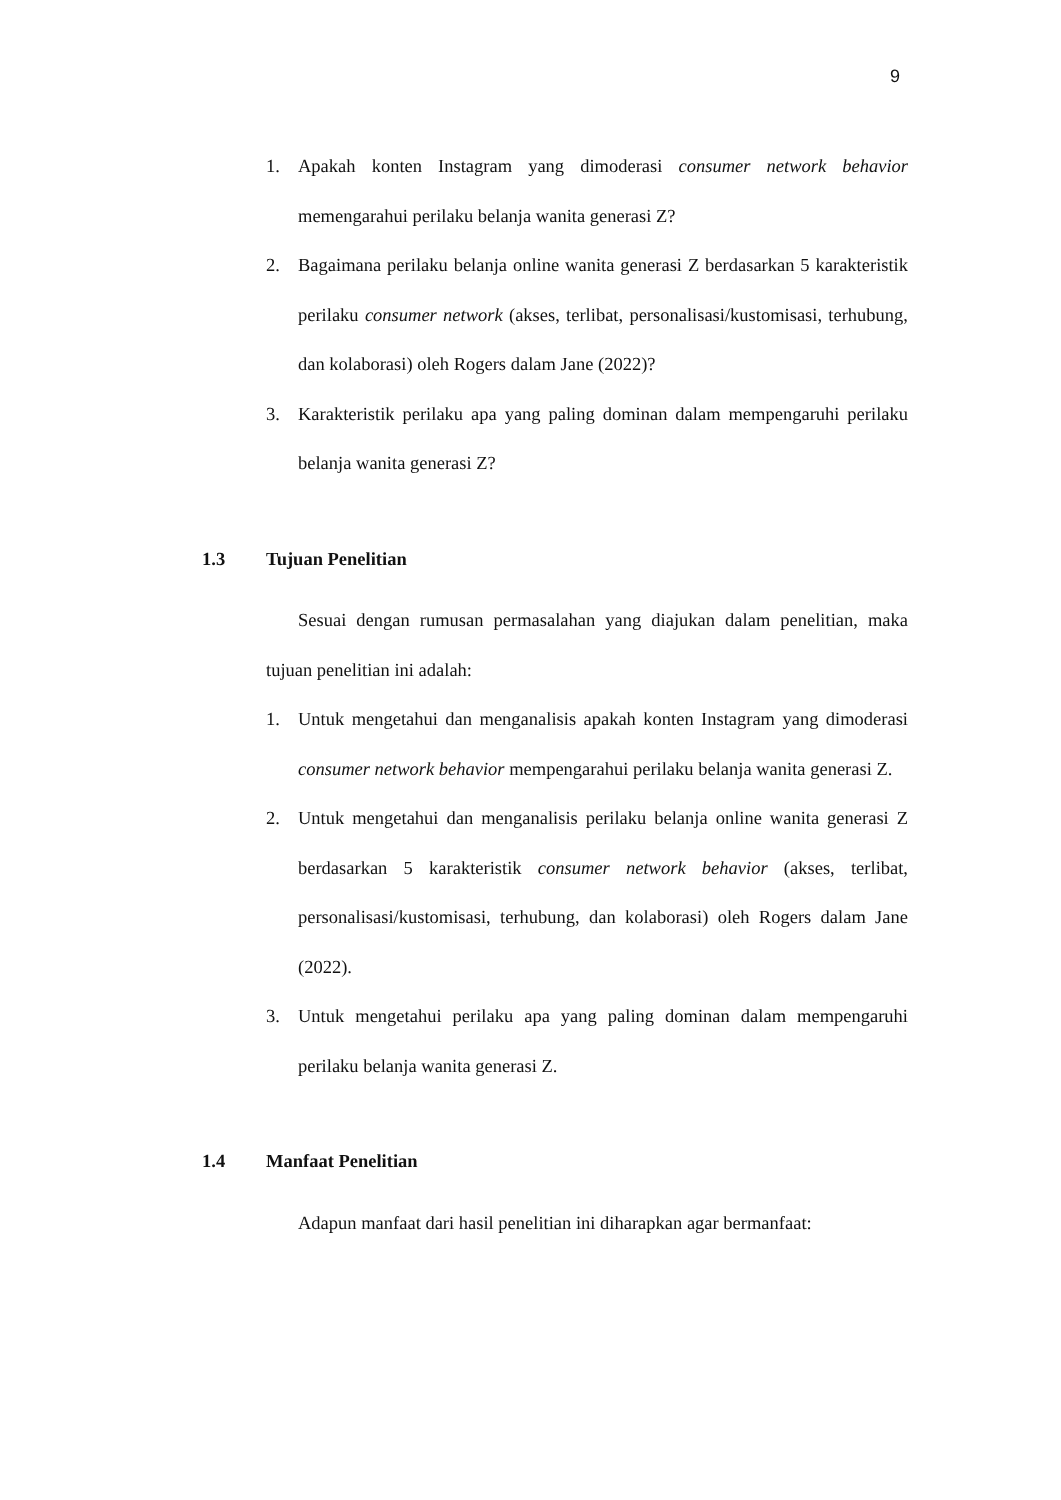9
1. Apakah konten Instagram yang dimoderasi consumer network behavior memengarahui perilaku belanja wanita generasi Z?
2. Bagaimana perilaku belanja online wanita generasi Z berdasarkan 5 karakteristik perilaku consumer network (akses, terlibat, personalisasi/kustomisasi, terhubung, dan kolaborasi) oleh Rogers dalam Jane (2022)?
3. Karakteristik perilaku apa yang paling dominan dalam mempengaruhi perilaku belanja wanita generasi Z?
1.3 Tujuan Penelitian
Sesuai dengan rumusan permasalahan yang diajukan dalam penelitian, maka tujuan penelitian ini adalah:
1. Untuk mengetahui dan menganalisis apakah konten Instagram yang dimoderasi consumer network behavior mempengarahui perilaku belanja wanita generasi Z.
2. Untuk mengetahui dan menganalisis perilaku belanja online wanita generasi Z berdasarkan 5 karakteristik consumer network behavior (akses, terlibat, personalisasi/kustomisasi, terhubung, dan kolaborasi) oleh Rogers dalam Jane (2022).
3. Untuk mengetahui perilaku apa yang paling dominan dalam mempengaruhi perilaku belanja wanita generasi Z.
1.4 Manfaat Penelitian
Adapun manfaat dari hasil penelitian ini diharapkan agar bermanfaat: